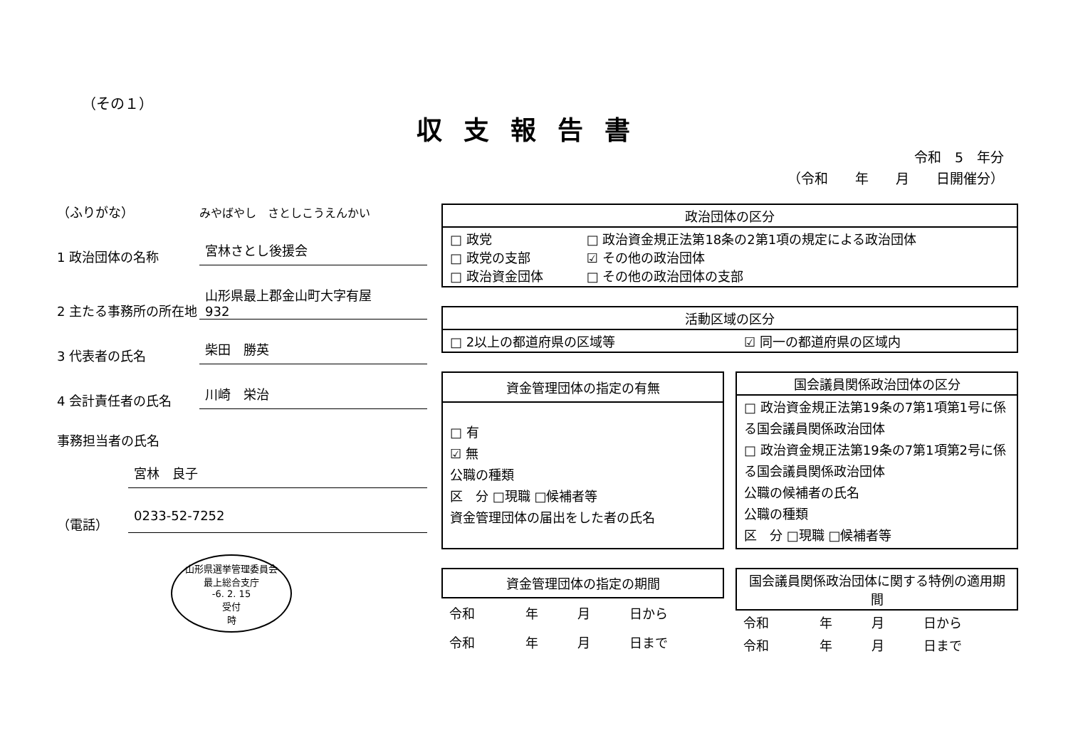（その１）
収支報告書
令和　5　年分
（令和　　年　　月　　日開催分）
（ふりがな）
みやばやし　さとしこうえんかい
1 政治団体の名称
宮林さとし後援会
2 主たる事務所の所在地
山形県最上郡金山町大字有屋
932
3 代表者の氏名
柴田　勝英
4 会計責任者の氏名
川崎　栄治
事務担当者の氏名
宮林　良子
（電話）
0233-52-7252
山形県選挙管理委員会
最上総合支庁
-6. 2. 15
受付
時
| 政治団体の区分 | |
| --- | --- |
| □ 政党 □ 政党の支部 □ 政治資金団体 | □ 政治資金規正法第18条の2第1項の規定による政治団体 ☑ その他の政治団体 □ その他の政治団体の支部 |
| 活動区域の区分 | |
| --- | --- |
| □ 2以上の都道府県の区域等 | ☑ 同一の都道府県の区域内 |
| 資金管理団体の指定の有無 |
| --- |
| □ 有 ☑ 無 公職の種類 区 分 □現職 □候補者等 資金管理団体の届出をした者の氏名 |
| 国会議員関係政治団体の区分 |
| --- |
| □ 政治資金規正法第19条の7第1項第1号に係る国会議員関係政治団体 □ 政治資金規正法第19条の7第1項第2号に係る国会議員関係政治団体 公職の候補者の氏名 公職の種類 区 分 □現職 □候補者等 |
| 資金管理団体の指定の期間 | | | |
| --- | --- | --- | --- |
| 令和 | 年 | 月 | 日から |
| 令和 | 年 | 月 | 日まで |
| 国会議員関係政治団体に関する特例の適用期間 | | | |
| --- | --- | --- | --- |
| 令和 | 年 | 月 | 日から |
| 令和 | 年 | 月 | 日まで |